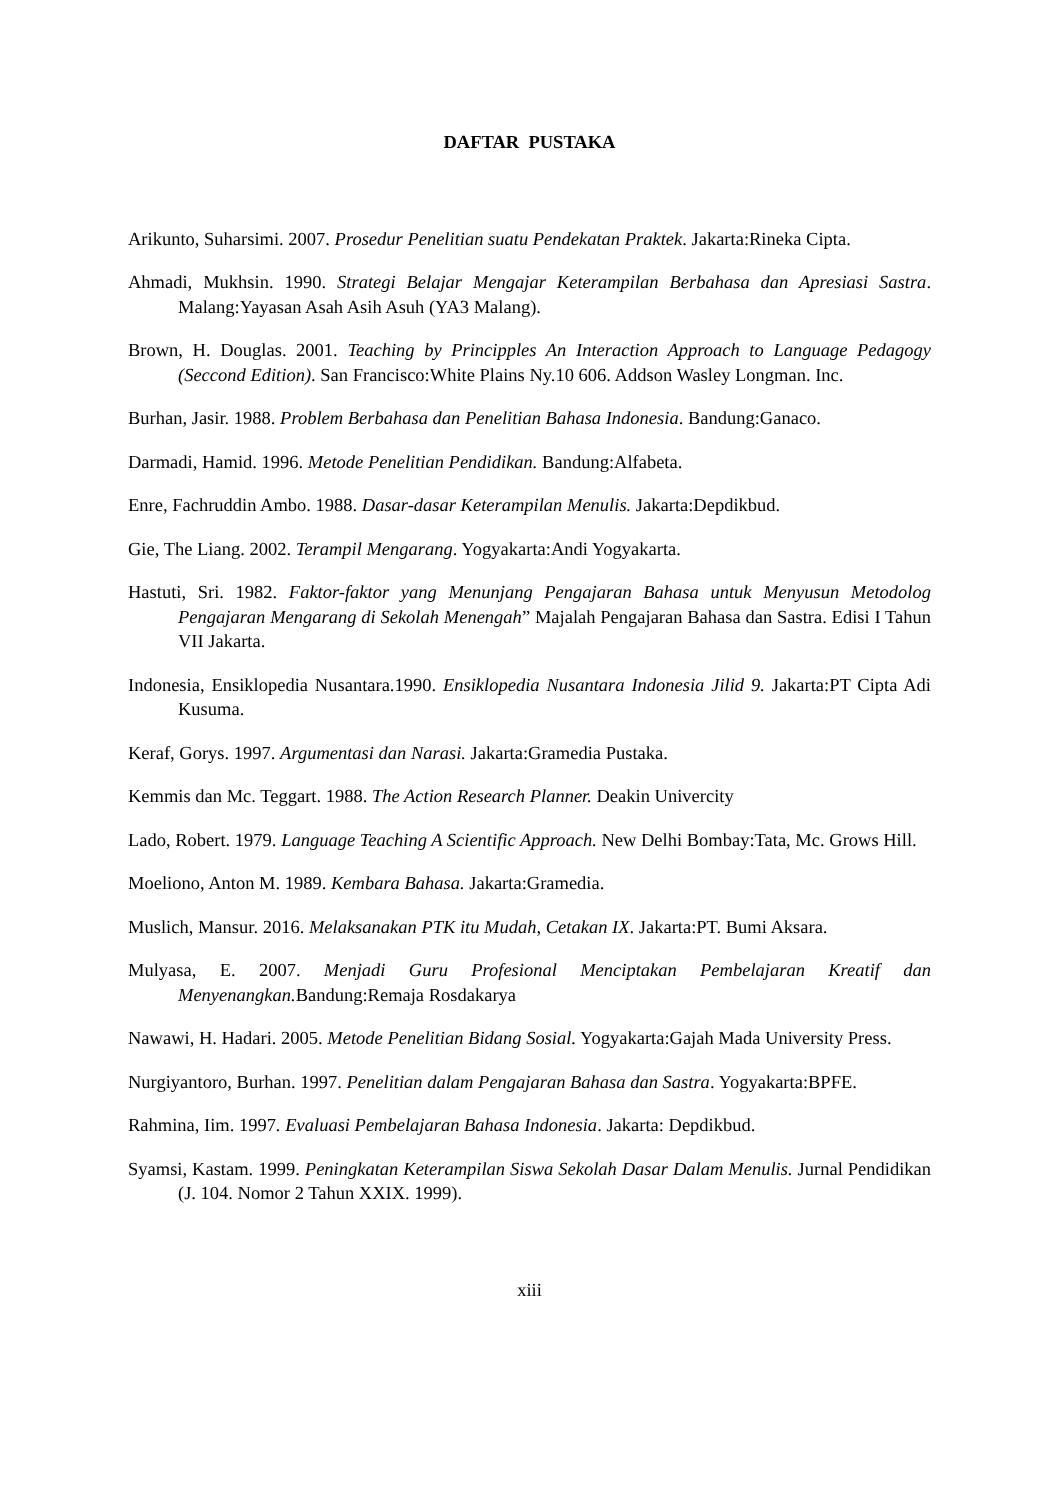DAFTAR PUSTAKA
Arikunto, Suharsimi. 2007. Prosedur Penelitian suatu Pendekatan Praktek. Jakarta:Rineka Cipta.
Ahmadi, Mukhsin. 1990. Strategi Belajar Mengajar Keterampilan Berbahasa dan Apresiasi Sastra. Malang:Yayasan Asah Asih Asuh (YA3 Malang).
Brown, H. Douglas. 2001. Teaching by Principples An Interaction Approach to Language Pedagogy (Seccond Edition). San Francisco:White Plains Ny.10 606. Addson Wasley Longman. Inc.
Burhan, Jasir. 1988. Problem Berbahasa dan Penelitian Bahasa Indonesia. Bandung:Ganaco.
Darmadi, Hamid. 1996. Metode Penelitian Pendidikan. Bandung:Alfabeta.
Enre, Fachruddin Ambo. 1988. Dasar-dasar Keterampilan Menulis. Jakarta:Depdikbud.
Gie, The Liang. 2002. Terampil Mengarang. Yogyakarta:Andi Yogyakarta.
Hastuti, Sri. 1982. Faktor-faktor yang Menunjang Pengajaran Bahasa untuk Menyusun Metodolog Pengajaran Mengarang di Sekolah Menengah” Majalah Pengajaran Bahasa dan Sastra. Edisi I Tahun VII Jakarta.
Indonesia, Ensiklopedia Nusantara.1990. Ensiklopedia Nusantara Indonesia Jilid 9. Jakarta:PT Cipta Adi Kusuma.
Keraf, Gorys. 1997. Argumentasi dan Narasi. Jakarta:Gramedia Pustaka.
Kemmis dan Mc. Teggart. 1988. The Action Research Planner. Deakin Univercity
Lado, Robert. 1979. Language Teaching A Scientific Approach. New Delhi Bombay:Tata, Mc. Grows Hill.
Moeliono, Anton M. 1989. Kembara Bahasa. Jakarta:Gramedia.
Muslich, Mansur. 2016. Melaksanakan PTK itu Mudah, Cetakan IX. Jakarta:PT. Bumi Aksara.
Mulyasa, E. 2007. Menjadi Guru Profesional Menciptakan Pembelajaran Kreatif dan Menyenangkan. Bandung:Remaja Rosdakarya
Nawawi, H. Hadari. 2005. Metode Penelitian Bidang Sosial. Yogyakarta:Gajah Mada University Press.
Nurgiyantoro, Burhan. 1997. Penelitian dalam Pengajaran Bahasa dan Sastra. Yogyakarta:BPFE.
Rahmina, Iim. 1997. Evaluasi Pembelajaran Bahasa Indonesia. Jakarta: Depdikbud.
Syamsi, Kastam. 1999. Peningkatan Keterampilan Siswa Sekolah Dasar Dalam Menulis. Jurnal Pendidikan (J. 104. Nomor 2 Tahun XXIX. 1999).
xiii